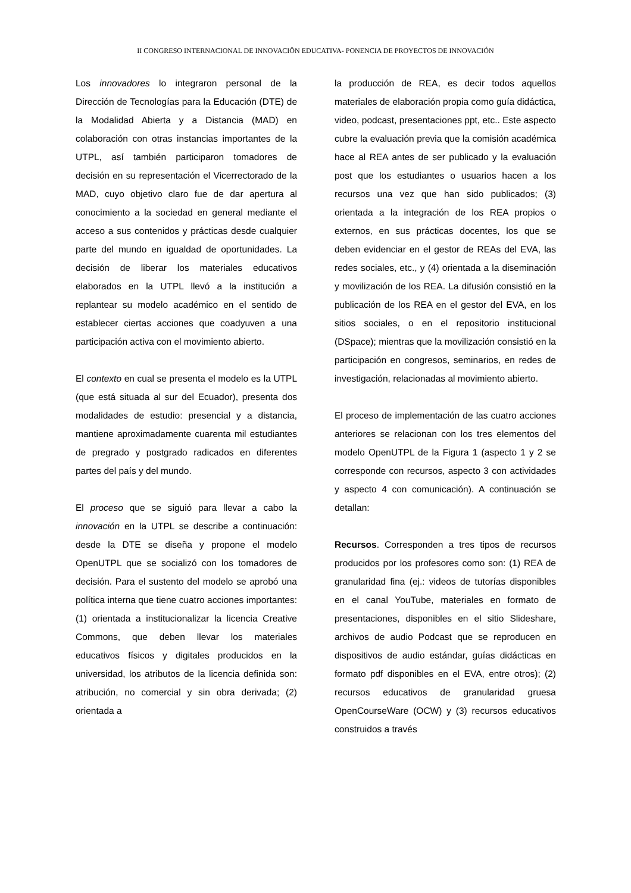II CONGRESO INTERNACIONAL DE INNOVACIÖN EDUCATIVA- PONENCIA DE PROYECTOS DE INNOVACIÓN
Los innovadores lo integraron personal de la Dirección de Tecnologías para la Educación (DTE) de la Modalidad Abierta y a Distancia (MAD) en colaboración con otras instancias importantes de la UTPL, así también participaron tomadores de decisión en su representación el Vicerrectorado de la MAD, cuyo objetivo claro fue de dar apertura al conocimiento a la sociedad en general mediante el acceso a sus contenidos y prácticas desde cualquier parte del mundo en igualdad de oportunidades. La decisión de liberar los materiales educativos elaborados en la UTPL llevó a la institución a replantear su modelo académico en el sentido de establecer ciertas acciones que coadyuven a una participación activa con el movimiento abierto.
El contexto en cual se presenta el modelo es la UTPL (que está situada al sur del Ecuador), presenta dos modalidades de estudio: presencial y a distancia, mantiene aproximadamente cuarenta mil estudiantes de pregrado y postgrado radicados en diferentes partes del país y del mundo.
El proceso que se siguió para llevar a cabo la innovación en la UTPL se describe a continuación: desde la DTE se diseña y propone el modelo OpenUTPL que se socializó con los tomadores de decisión. Para el sustento del modelo se aprobó una política interna que tiene cuatro acciones importantes: (1) orientada a institucionalizar la licencia Creative Commons, que deben llevar los materiales educativos físicos y digitales producidos en la universidad, los atributos de la licencia definida son: atribución, no comercial y sin obra derivada; (2) orientada a
la producción de REA, es decir todos aquellos materiales de elaboración propia como guía didáctica, video, podcast, presentaciones ppt, etc.. Este aspecto cubre la evaluación previa que la comisión académica hace al REA antes de ser publicado y la evaluación post que los estudiantes o usuarios hacen a los recursos una vez que han sido publicados; (3) orientada a la integración de los REA propios o externos, en sus prácticas docentes, los que se deben evidenciar en el gestor de REAs del EVA, las redes sociales, etc., y (4) orientada a la diseminación y movilización de los REA. La difusión consistió en la publicación de los REA en el gestor del EVA, en los sitios sociales, o en el repositorio institucional (DSpace); mientras que la movilización consistió en la participación en congresos, seminarios, en redes de investigación, relacionadas al movimiento abierto.
El proceso de implementación de las cuatro acciones anteriores se relacionan con los tres elementos del modelo OpenUTPL de la Figura 1 (aspecto 1 y 2 se corresponde con recursos, aspecto 3 con actividades y aspecto 4 con comunicación). A continuación se detallan:
Recursos. Corresponden a tres tipos de recursos producidos por los profesores como son: (1) REA de granularidad fina (ej.: videos de tutorías disponibles en el canal YouTube, materiales en formato de presentaciones, disponibles en el sitio Slideshare, archivos de audio Podcast que se reproducen en dispositivos de audio estándar, guías didácticas en formato pdf disponibles en el EVA, entre otros); (2) recursos educativos de granularidad gruesa OpenCourseWare (OCW) y (3) recursos educativos construidos a través